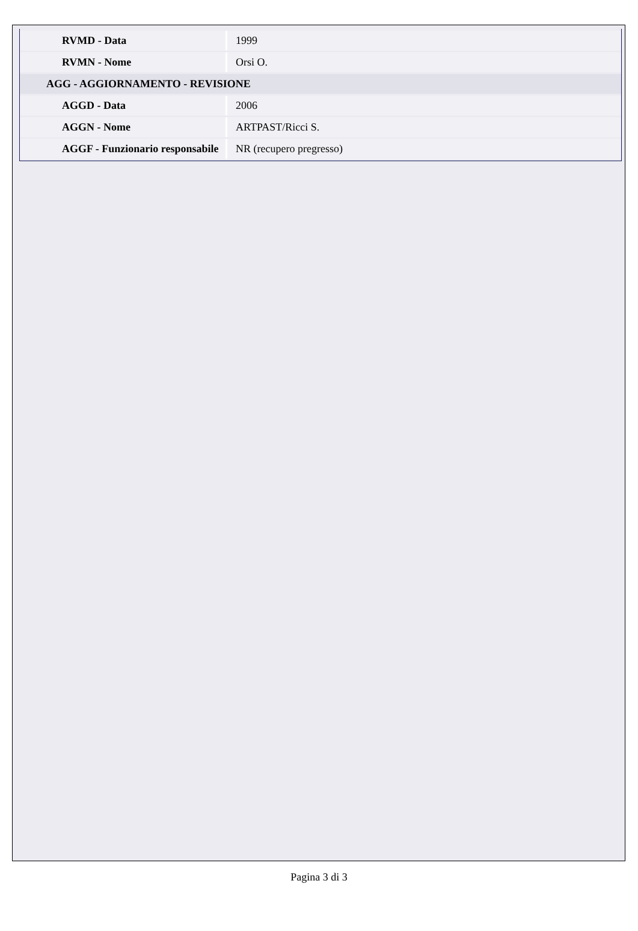| RVMD - Data | 1999 |
| RVMN - Nome | Orsi O. |
| AGG - AGGIORNAMENTO - REVISIONE | |
| AGGD - Data | 2006 |
| AGGN - Nome | ARTPAST/Ricci S. |
| AGGF - Funzionario responsabile | NR (recupero pregresso) |
Pagina 3 di 3